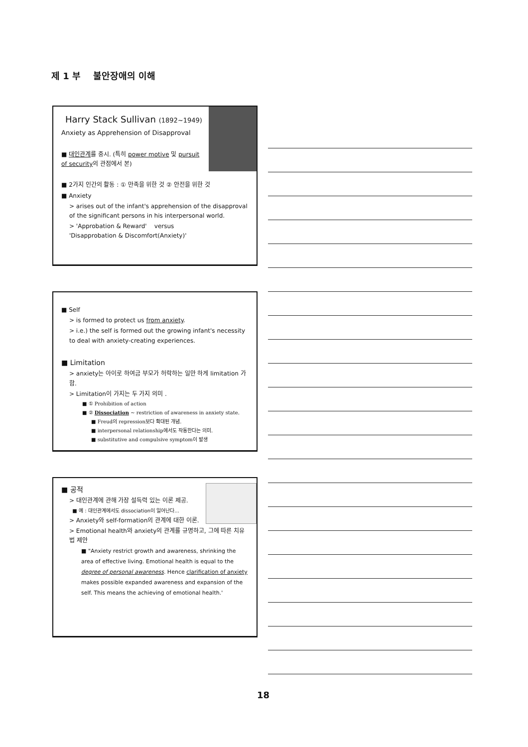제 1 부 불안장애의 이해
Harry Stack Sullivan (1892~1949)
Anxiety as Apprehension of Disapproval
■ 대인관계를 중시. (특히 power motive 및 pursuit of security의 관점에서 본)
■ 2가지 인간의 활동 : ① 만족을 위한 것 ② 안전을 위한 것
■ Anxiety
> arises out of the infant's apprehension of the disapproval of the significant persons in his interpersonal world.
> 'Approbation & Reward' versus
'Disapprobation & Discomfort(Anxiety)'
■ Self
> is formed to protect us from anxiety.
> i.e.) the self is formed out the growing infant's necessity to deal with anxiety-creating experiences.
■ Limitation
> anxiety는 아이로 하여금 부모가 허락하는 일만 하게 limitation 가함.
> Limitation이 가지는 두 가지 의미 .
■ ① Prohibition of action
■ ② Dissociation ~ restriction of awareness in anxiety state.
■ Freud의 repression보다 확대된 개념.
■ interpersonal relationship에서도 작동한다는 의미.
■ substitutive and compulsive symptom이 발생
■ 공적
> 대인관계에 관해 가장 설득력 있는 이론 제공.
■ 예 : 대인관계에서도 dissociation이 일어난다...
> Anxiety와 self-formation의 관계에 대한 이론.
> Emotional health와 anxiety의 관계를 규명하고, 그에 따른 치유법 제안
■ "Anxiety restrict growth and awareness, shrinking the area of effective living. Emotional health is equal to the degree of personal awareness. Hence clarification of anxiety makes possible expanded awareness and expansion of the self. This means the achieving of emotional health.'
18